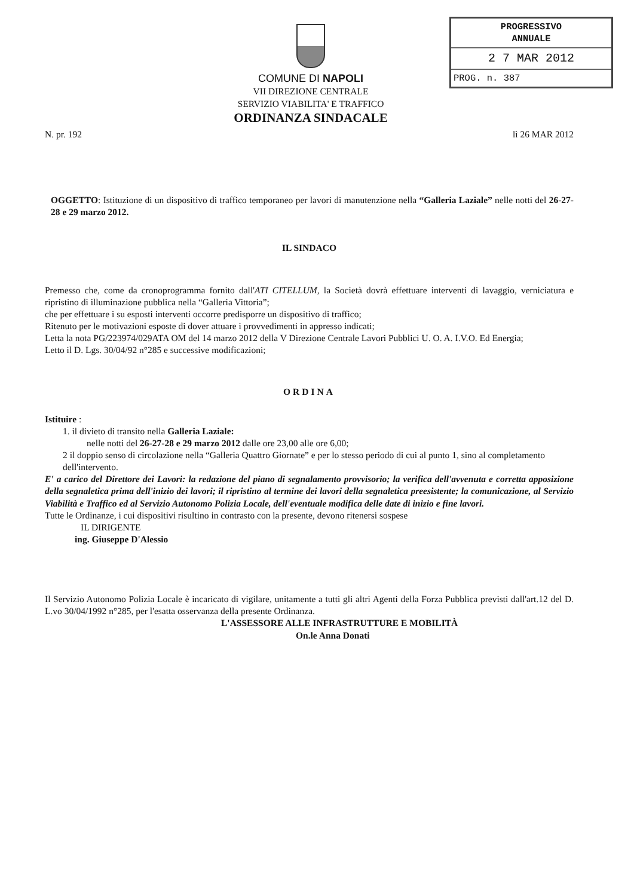COMUNE DI NAPOLI
VII DIREZIONE CENTRALE
SERVIZIO VIABILITA' E TRAFFICO
ORDINANZA SINDACALE
PROGRESSIVO
ANNUALE
2 7 MAR 2012
PROG. n. 387
N. pr. 192 lì 26 MAR 2012
OGGETTO: Istituzione di un dispositivo di traffico temporaneo per lavori di manutenzione nella “Galleria Laziale” nelle notti del 26-27-28 e 29 marzo 2012.
IL SINDACO
Premesso che, come da cronoprogramma fornito dall'ATI CITELLUM, la Società dovrà effettuare interventi di lavaggio, verniciatura e ripristino di illuminazione pubblica nella “Galleria Vittoria”;
che per effettuare i su esposti interventi occorre predisporre un dispositivo di traffico;
Ritenuto per le motivazioni esposte di dover attuare i provvedimenti in appresso indicati;
Letta la nota PG/223974/029ATA OM del 14 marzo 2012 della V Direzione Centrale Lavori Pubblici U. O. A. I.V.O. Ed Energia;
Letto il D. Lgs. 30/04/92 n°285 e successive modificazioni;
ORDINA
Istituire :
1. il divieto di transito nella Galleria Laziale:
nelle notti del 26-27-28 e 29 marzo 2012 dalle ore 23,00 alle ore 6,00;
2 il doppio senso di circolazione nella “Galleria Quattro Giornate” e per lo stesso periodo di cui al punto 1, sino al completamento dell'intervento.
E' a carico del Direttore dei Lavori: la redazione del piano di segnalamento provvisorio; la verifica dell'avvenuta e corretta apposizione della segnaletica prima dell'inizio dei lavori; il ripristino al termine dei lavori della segnaletica preesistente; la comunicazione, al Servizio Viabilità e Traffico ed al Servizio Autonomo Polizia Locale, dell'eventuale modifica delle date di inizio e fine lavori.
Tutte le Ordinanze, i cui dispositivi risultino in contrasto con la presente, devono ritenersi sospese
IL DIRIGENTE
ing. Giuseppe D'Alessio
Il Servizio Autonomo Polizia Locale è incaricato di vigilare, unitamente a tutti gli altri Agenti della Forza Pubblica previsti dall'art.12 del D. L.vo 30/04/1992 n°285, per l'esatta osservanza della presente Ordinanza.
L'ASSESSORE ALLE INFRASTRUTTURE E MOBILITÀ
On.le Anna Donati